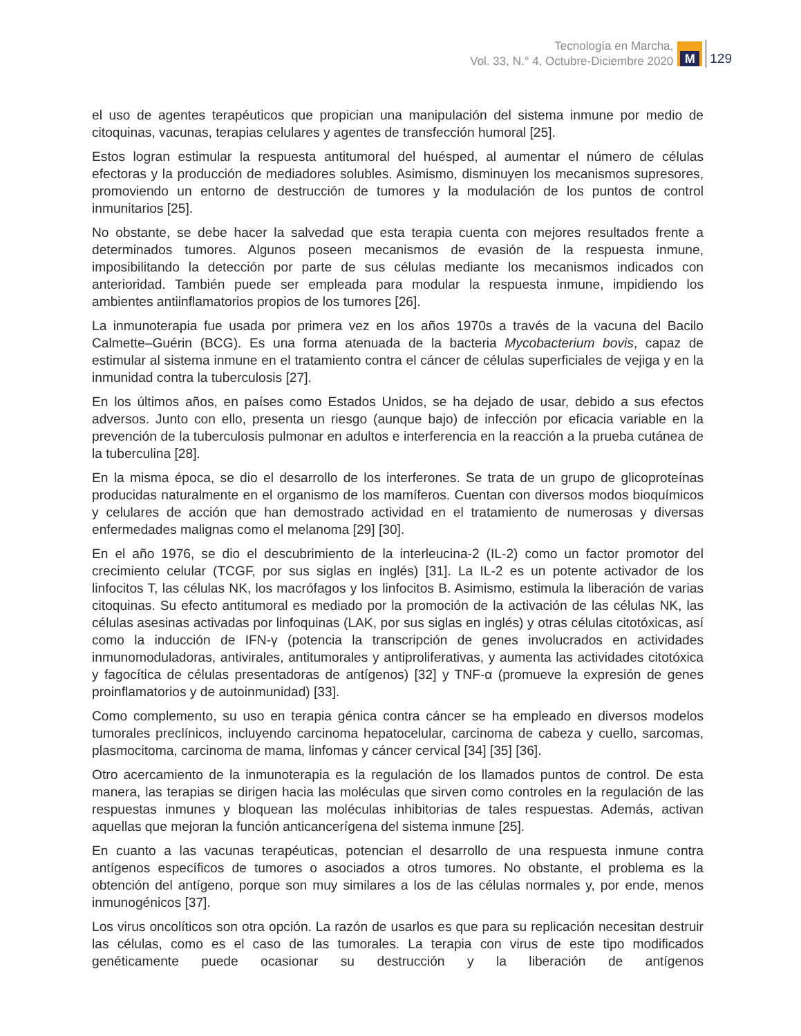Tecnología en Marcha,
Vol. 33, N.° 4, Octubre-Diciembre 2020
M
129
el uso de agentes terapéuticos que propician una manipulación del sistema inmune por medio de citoquinas, vacunas, terapias celulares y agentes de transfección humoral [25].
Estos logran estimular la respuesta antitumoral del huésped, al aumentar el número de células efectoras y la producción de mediadores solubles. Asimismo, disminuyen los mecanismos supresores, promoviendo un entorno de destrucción de tumores y la modulación de los puntos de control inmunitarios [25].
No obstante, se debe hacer la salvedad que esta terapia cuenta con mejores resultados frente a determinados tumores. Algunos poseen mecanismos de evasión de la respuesta inmune, imposibilitando la detección por parte de sus células mediante los mecanismos indicados con anterioridad. También puede ser empleada para modular la respuesta inmune, impidiendo los ambientes antiinflamatorios propios de los tumores [26].
La inmunoterapia fue usada por primera vez en los años 1970s a través de la vacuna del Bacilo Calmette–Guérin (BCG). Es una forma atenuada de la bacteria Mycobacterium bovis, capaz de estimular al sistema inmune en el tratamiento contra el cáncer de células superficiales de vejiga y en la inmunidad contra la tuberculosis [27].
En los últimos años, en países como Estados Unidos, se ha dejado de usar, debido a sus efectos adversos. Junto con ello, presenta un riesgo (aunque bajo) de infección por eficacia variable en la prevención de la tuberculosis pulmonar en adultos e interferencia en la reacción a la prueba cutánea de la tuberculina [28].
En la misma época, se dio el desarrollo de los interferones. Se trata de un grupo de glicoproteínas producidas naturalmente en el organismo de los mamíferos. Cuentan con diversos modos bioquímicos y celulares de acción que han demostrado actividad en el tratamiento de numerosas y diversas enfermedades malignas como el melanoma [29] [30].
En el año 1976, se dio el descubrimiento de la interleucina-2 (IL-2) como un factor promotor del crecimiento celular (TCGF, por sus siglas en inglés) [31]. La IL-2 es un potente activador de los linfocitos T, las células NK, los macrófagos y los linfocitos B. Asimismo, estimula la liberación de varias citoquinas. Su efecto antitumoral es mediado por la promoción de la activación de las células NK, las células asesinas activadas por linfoquinas (LAK, por sus siglas en inglés) y otras células citotóxicas, así como la inducción de IFN-γ (potencia la transcripción de genes involucrados en actividades inmunomoduladoras, antivirales, antitumorales y antiproliferativas, y aumenta las actividades citotóxica y fagocítica de células presentadoras de antígenos) [32] y TNF-α (promueve la expresión de genes proinflamatorios y de autoinmunidad) [33].
Como complemento, su uso en terapia génica contra cáncer se ha empleado en diversos modelos tumorales preclínicos, incluyendo carcinoma hepatocelular, carcinoma de cabeza y cuello, sarcomas, plasmocitoma, carcinoma de mama, linfomas y cáncer cervical [34] [35] [36].
Otro acercamiento de la inmunoterapia es la regulación de los llamados puntos de control. De esta manera, las terapias se dirigen hacia las moléculas que sirven como controles en la regulación de las respuestas inmunes y bloquean las moléculas inhibitorias de tales respuestas. Además, activan aquellas que mejoran la función anticancerígena del sistema inmune [25].
En cuanto a las vacunas terapéuticas, potencian el desarrollo de una respuesta inmune contra antígenos específicos de tumores o asociados a otros tumores. No obstante, el problema es la obtención del antígeno, porque son muy similares a los de las células normales y, por ende, menos inmunogénicos [37].
Los virus oncolíticos son otra opción. La razón de usarlos es que para su replicación necesitan destruir las células, como es el caso de las tumorales. La terapia con virus de este tipo modificados genéticamente puede ocasionar su destrucción y la liberación de antígenos